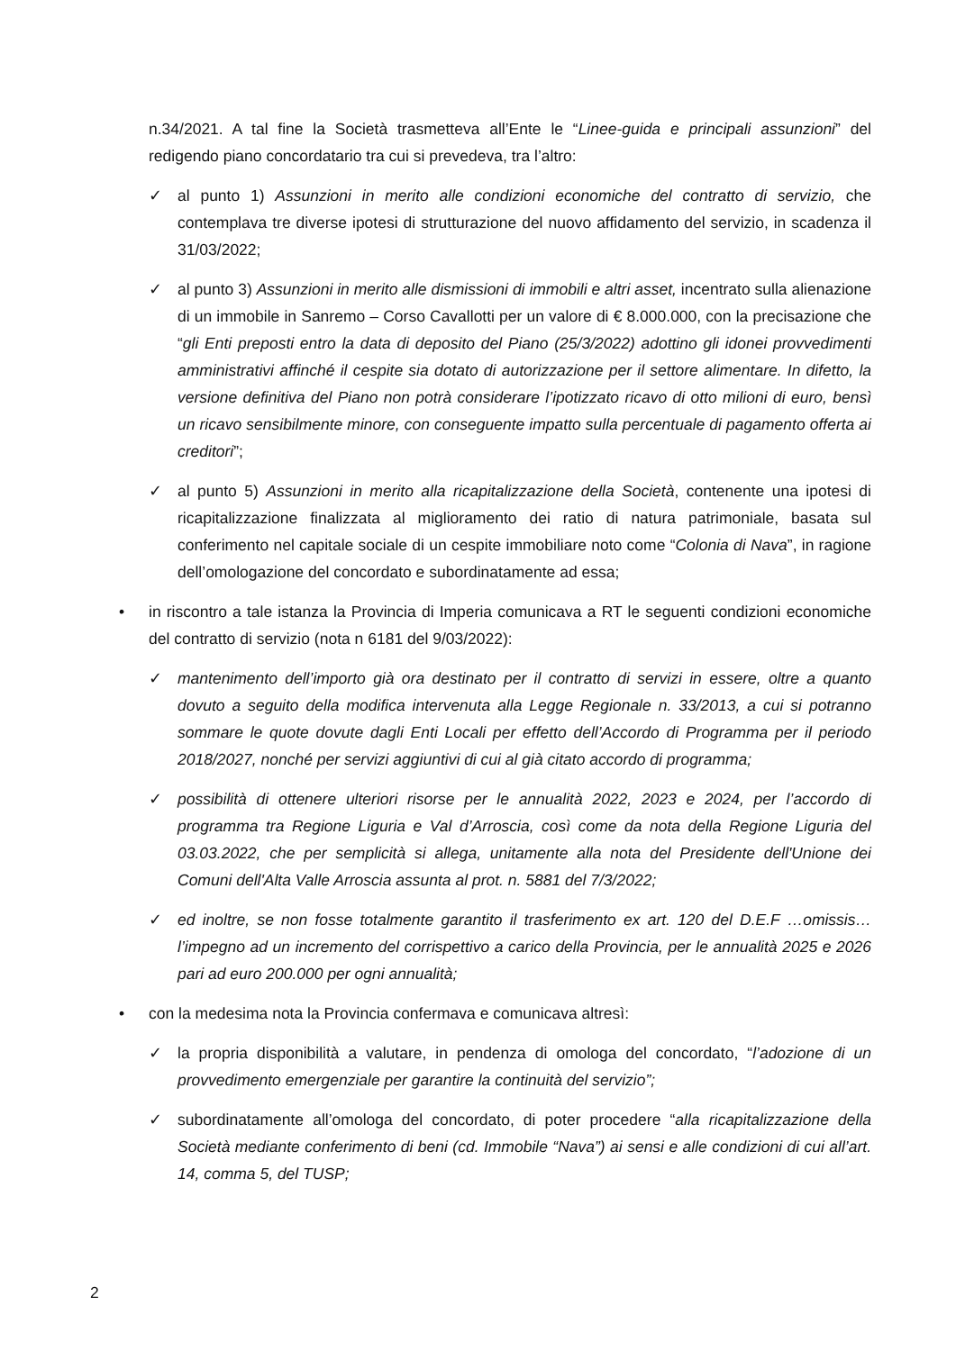n.34/2021. A tal fine la Società trasmetteva all’Ente le “Linee-guida e principali assunzioni” del redigendo piano concordatario tra cui si prevedeva, tra l’altro:
✓ al punto 1) Assunzioni in merito alle condizioni economiche del contratto di servizio, che contemplava tre diverse ipotesi di strutturazione del nuovo affidamento del servizio, in scadenza il 31/03/2022;
✓ al punto 3) Assunzioni in merito alle dismissioni di immobili e altri asset, incentrato sulla alienazione di un immobile in Sanremo – Corso Cavallotti per un valore di € 8.000.000, con la precisazione che “gli Enti preposti entro la data di deposito del Piano (25/3/2022) adottino gli idonei provvedimenti amministrativi affinché il cespite sia dotato di autorizzazione per il settore alimentare. In difetto, la versione definitiva del Piano non potrà considerare l’ipotizzato ricavo di otto milioni di euro, bensì un ricavo sensibilmente minore, con conseguente impatto sulla percentuale di pagamento offerta ai creditori”;
✓ al punto 5) Assunzioni in merito alla ricapitalizzazione della Società, contenente una ipotesi di ricapitalizzazione finalizzata al miglioramento dei ratio di natura patrimoniale, basata sul conferimento nel capitale sociale di un cespite immobiliare noto come “Colonia di Nava”, in ragione dell’omologazione del concordato e subordinatamente ad essa;
• in riscontro a tale istanza la Provincia di Imperia comunicava a RT le seguenti condizioni economiche del contratto di servizio (nota n 6181 del 9/03/2022):
✓ mantenimento dell’importo già ora destinato per il contratto di servizi in essere, oltre a quanto dovuto a seguito della modifica intervenuta alla Legge Regionale n. 33/2013, a cui si potranno sommare le quote dovute dagli Enti Locali per effetto dell’Accordo di Programma per il periodo 2018/2027, nonché per servizi aggiuntivi di cui al già citato accordo di programma;
✓ possibilità di ottenere ulteriori risorse per le annualità 2022, 2023 e 2024, per l’accordo di programma tra Regione Liguria e Val d’Arroscia, così come da nota della Regione Liguria del 03.03.2022, che per semplicità si allega, unitamente alla nota del Presidente dell'Unione dei Comuni dell'Alta Valle Arroscia assunta al prot. n. 5881 del 7/3/2022;
✓ ed inoltre, se non fosse totalmente garantito il trasferimento ex art. 120 del D.E.F …omissis…l’impegno ad un incremento del corrispettivo a carico della Provincia, per le annualità 2025 e 2026 pari ad euro 200.000 per ogni annualità;
• con la medesima nota la Provincia confermava e comunicava altresì:
✓ la propria disponibilità a valutare, in pendenza di omologa del concordato, “l’adozione di un provvedimento emergenziale per garantire la continuità del servizio”;
✓ subordinatamente all’omologa del concordato, di poter procedere “alla ricapitalizzazione della Società mediante conferimento di beni (cd. Immobile “Nava”) ai sensi e alle condizioni di cui all’art. 14, comma 5, del TUSP;
2